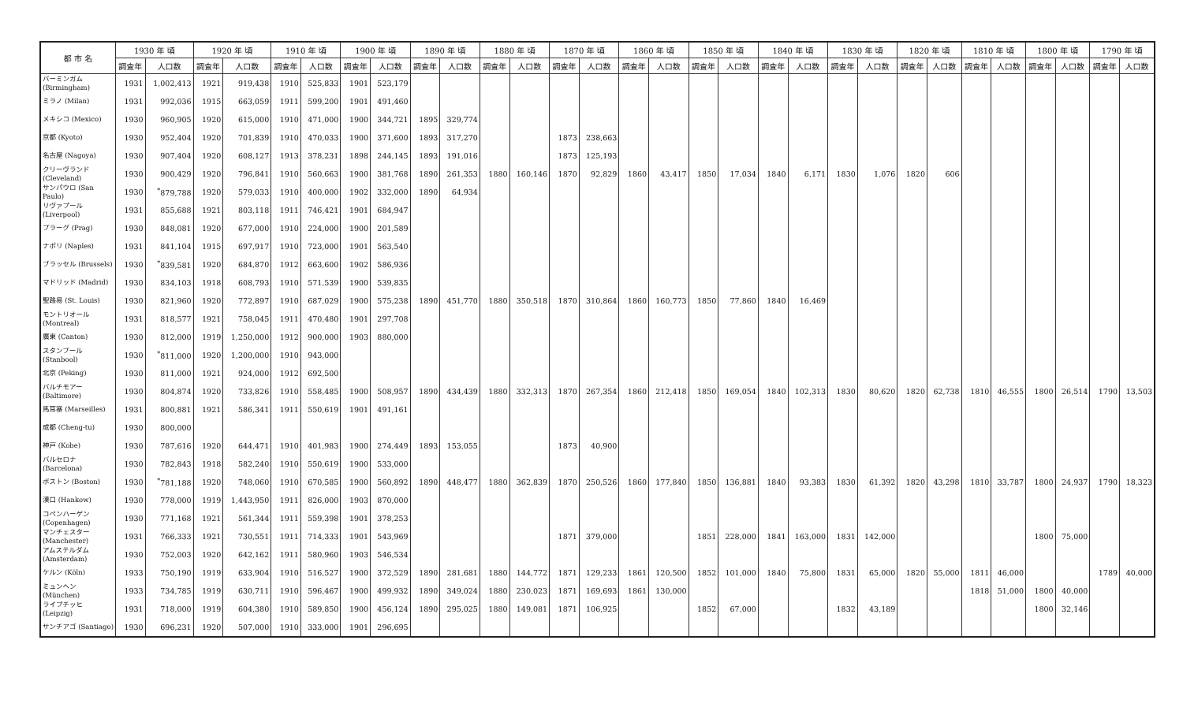| 都 市 名 | 1930 年 頃 | | 1920 年 頃 | | 1910 年 頃 | | 1900 年 頃 | | 1890 年 頃 | | 1880 年 頃 | | 1870 年 頃 | | 1860 年 頃 | | 1850 年 頃 | | 1840 年 頃 | | 1830 年 頃 | | 1820 年 頃 | | 1810 年 頃 | | 1800 年 頃 | | 1790 年 頃 | |
| --- | --- | --- | --- | --- | --- | --- | --- | --- | --- | --- | --- | --- | --- | --- | --- | --- | --- | --- | --- | --- | --- | --- | --- | --- | --- | --- | --- | --- | --- | --- |
| | 調査年 | 人口数 | 調査年 | 人口数 | 調査年 | 人口数 | 調査年 | 人口数 | 調査年 | 人口数 | 調査年 | 人口数 | 調査年 | 人口数 | 調査年 | 人口数 | 調査年 | 人口数 | 調査年 | 人口数 | 調査年 | 人口数 | 調査年 | 人口数 | 調査年 | 人口数 | 調査年 | 人口数 | 調査年 | 人口数 |
| バーミンガム (Birmingham) | 1931 | 1,002,413 | 1921 | 919,438 | 1910 | 525,833 | 1901 | 523,179 | | | | | | | | | | | | | | | | | | | | | | |
| ミラノ (Milan) | 1931 | 992,036 | 1915 | 663,059 | 1911 | 599,200 | 1901 | 491,460 | | | | | | | | | | | | | | | | | | | | | | |
| メキシコ (Mexico) | 1930 | 960,905 | 1920 | 615,000 | 1910 | 471,000 | 1900 | 344,721 | 1895 | 329,774 | | | | | | | | | | | | | | | | | | | | |
| 京都 (Kyoto) | 1930 | 952,404 | 1920 | 701,839 | 1910 | 470,033 | 1900 | 371,600 | 1893 | 317,270 | | | 1873 | 238,663 | | | | | | | | | | | | | | | | |
| 名古屋 (Nagoya) | 1930 | 907,404 | 1920 | 608,127 | 1913 | 378,231 | 1898 | 244,145 | 1893 | 191,016 | | | 1873 | 125,193 | | | | | | | | | | | | | | | | |
| クリーヴランド (Cleveland) | 1930 | 900,429 | 1920 | 796,841 | 1910 | 560,663 | 1900 | 381,768 | 1890 | 261,353 | 1880 | 160,146 | 1870 | 92,829 | 1860 | 43,417 | 1850 | 17,034 | 1840 | 6,171 | 1830 | 1,076 | 1820 | 606 | | | | | | |
| サンパウロ (San Paulo) | 1930 | <sup>*</sup> 879,788 | 1920 | 579,033 | 1910 | 400,000 | 1902 | 332,000 | 1890 | 64,934 | | | | | | | | | | | | | | | | | | | | |
| リヴァプール (Liverpool) | 1931 | 855,688 | 1921 | 803,118 | 1911 | 746,421 | 1901 | 684,947 | | | | | | | | | | | | | | | | | | | | | | |
| プラーグ (Prag) | 1930 | 848,081 | 1920 | 677,000 | 1910 | 224,000 | 1900 | 201,589 | | | | | | | | | | | | | | | | | | | | | | |
| ナポリ (Naples) | 1931 | 841,104 | 1915 | 697,917 | 1910 | 723,000 | 1901 | 563,540 | | | | | | | | | | | | | | | | | | | | | | |
| ブラッセル (Brussels) | 1930 | <sup>*</sup> 839,581 | 1920 | 684,870 | 1912 | 663,600 | 1902 | 586,936 | | | | | | | | | | | | | | | | | | | | | | |
| マドリッド (Madrid) | 1930 | 834,103 | 1918 | 608,793 | 1910 | 571,539 | 1900 | 539,835 | | | | | | | | | | | | | | | | | | | | | | |
| 聖路易 (St. Louis) | 1930 | 821,960 | 1920 | 772,897 | 1910 | 687,029 | 1900 | 575,238 | 1890 | 451,770 | 1880 | 350,518 | 1870 | 310,864 | 1860 | 160,773 | 1850 | 77,860 | 1840 | 16,469 | | | | | | | | | | |
| モントリオール (Montreal) | 1931 | 818,577 | 1921 | 758,045 | 1911 | 470,480 | 1901 | 297,708 | | | | | | | | | | | | | | | | | | | | | | |
| 廣東 (Canton) | 1930 | 812,000 | 1919 | 1,250,000 | 1912 | 900,000 | 1903 | 880,000 | | | | | | | | | | | | | | | | | | | | | | |
| スタンブール (Stanbool) | 1930 | <sup>*</sup> 811,000 | 1920 | 1,200,000 | 1910 | 943,000 | | | | | | | | | | | | | | | | | | | | | | | | |
| 北京 (Peking) | 1930 | 811,000 | 1921 | 924,000 | 1912 | 692,500 | | | | | | | | | | | | | | | | | | | | | | | | |
| バルチモアー (Baltimore) | 1930 | 804,874 | 1920 | 733,826 | 1910 | 558,485 | 1900 | 508,957 | 1890 | 434,439 | 1880 | 332,313 | 1870 | 267,354 | 1860 | 212,418 | 1850 | 169,054 | 1840 | 102,313 | 1830 | 80,620 | 1820 | 62,738 | 1810 | 46,555 | 1800 | 26,514 | 1790 | 13,503 |
| 馬耳塞 (Marseilles) | 1931 | 800,881 | 1921 | 586,341 | 1911 | 550,619 | 1901 | 491,161 | | | | | | | | | | | | | | | | | | | | | | |
| 成都 (Cheng-tu) | 1930 | 800,000 | | | | | | | | | | | | | | | | | | | | | | | | | | | | |
| 神戸 (Kobe) | 1930 | 787,616 | 1920 | 644,471 | 1910 | 401,983 | 1900 | 274,449 | 1893 | 153,055 | | | 1873 | 40,900 | | | | | | | | | | | | | | | | |
| バルセロナ (Barcelona) | 1930 | 782,843 | 1918 | 582,240 | 1910 | 550,619 | 1900 | 533,000 | | | | | | | | | | | | | | | | | | | | | | |
| ボストン (Boston) | 1930 | <sup>*</sup> 781,188 | 1920 | 748,060 | 1910 | 670,585 | 1900 | 560,892 | 1890 | 448,477 | 1880 | 362,839 | 1870 | 250,526 | 1860 | 177,840 | 1850 | 136,881 | 1840 | 93,383 | 1830 | 61,392 | 1820 | 43,298 | 1810 | 33,787 | 1800 | 24,937 | 1790 | 18,323 |
| 漢口 (Hankow) | 1930 | 778,000 | 1919 | 1,443,950 | 1911 | 826,000 | 1903 | 870,000 | | | | | | | | | | | | | | | | | | | | | | |
| コペンハーゲン (Copenhagen) | 1930 | 771,168 | 1921 | 561,344 | 1911 | 559,398 | 1901 | 378,253 | | | | | | | | | | | | | | | | | | | | | | |
| マンチェスター (Manchester) | 1931 | 766,333 | 1921 | 730,551 | 1911 | 714,333 | 1901 | 543,969 | | | | | 1871 | 379,000 | | | 1851 | 228,000 | 1841 | 163,000 | 1831 | 142,000 | | | | | 1800 | 75,000 | | |
| アムステルダム (Amsterdam) | 1930 | 752,003 | 1920 | 642,162 | 1911 | 580,960 | 1903 | 546,534 | | | | | | | | | | | | | | | | | | | | | | |
| ケルン (Köln) | 1933 | 750,190 | 1919 | 633,904 | 1910 | 516,527 | 1900 | 372,529 | 1890 | 281,681 | 1880 | 144,772 | 1871 | 129,233 | 1861 | 120,500 | 1852 | 101,000 | 1840 | 75,800 | 1831 | 65,000 | 1820 | 55,000 | 1811 | 46,000 | | | 1789 | 40,000 |
| ミュンヘン (München) | 1933 | 734,785 | 1919 | 630,711 | 1910 | 596,467 | 1900 | 499,932 | 1890 | 349,024 | 1880 | 230,023 | 1871 | 169,693 | 1861 | 130,000 | | | | | | | | | 1818 | 51,000 | 1800 | 40,000 | | |
| ライプチッヒ (Leipzig) | 1931 | 718,000 | 1919 | 604,380 | 1910 | 589,850 | 1900 | 456,124 | 1890 | 295,025 | 1880 | 149,081 | 1871 | 106,925 | | | 1852 | 67,000 | | | 1832 | 43,189 | | | | | 1800 | 32,146 | | |
| サンチアゴ (Santiago) | 1930 | 696,231 | 1920 | 507,000 | 1910 | 333,000 | 1901 | 296,695 | | | | | | | | | | | | | | | | | | | | | | |